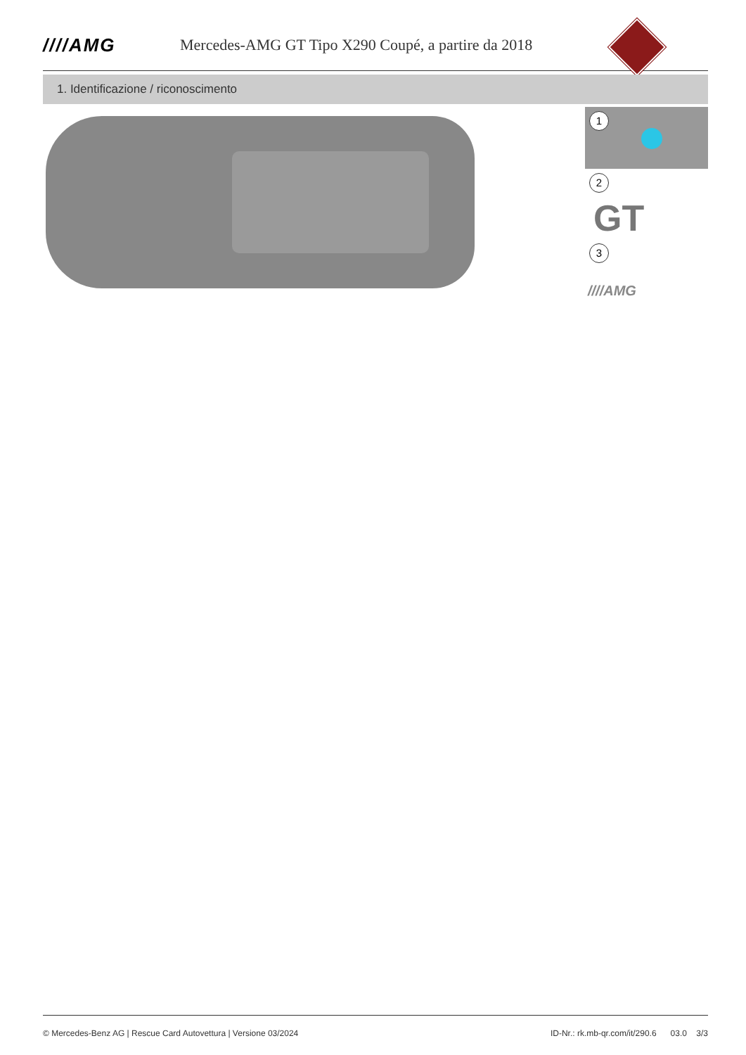////AMG
Mercedes-AMG GT Tipo X290 Coupé, a partire da 2018
1. Identificazione / riconoscimento
1
2
GT
3
////AMG
© Mercedes-Benz AG | Rescue Card Autovettura | Versione 03/2024 ID-Nr.: rk.mb-qr.com/it/290.6 03.0 3/3